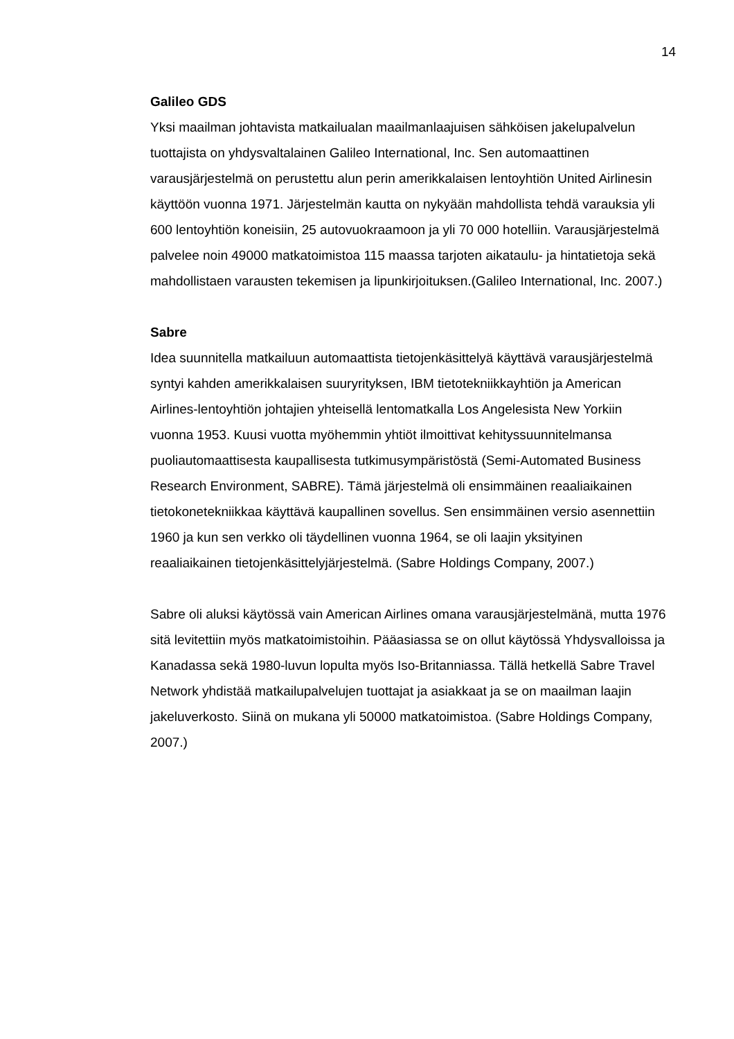14
Galileo GDS
Yksi maailman johtavista matkailualan maailmanlaajuisen sähköisen jakelupalvelun tuottajista on yhdysvaltalainen Galileo International, Inc. Sen automaattinen varausjärjestelmä on perustettu alun perin amerikkalaisen lentoyhtiön United Airlinesin käyttöön vuonna 1971. Järjestelmän kautta on nykyään mahdollista tehdä varauksia yli 600 lentoyhtiön koneisiin, 25 autovuokraamoon ja yli 70 000 hotelliin. Varausjärjestelmä palvelee noin 49000 matkatoimistoa 115 maassa tarjoten aikataulu- ja hintatietoja sekä mahdollistaen varausten tekemisen ja lipunkirjoituksen.(Galileo International, Inc. 2007.)
Sabre
Idea suunnitella matkailuun automaattista tietojenkäsittelyä käyttävä varausjärjestelmä syntyi kahden amerikkalaisen suuryrityksen, IBM tietotekniikkayhtiön ja American Airlines-lentoyhtiön johtajien yhteisellä lentomatkalla Los Angelesista New Yorkiin vuonna 1953. Kuusi vuotta myöhemmin yhtiöt ilmoittivat kehityssuunnitelmansa puoliautomaattisesta kaupallisesta tutkimusympäristöstä (Semi-Automated Business Research Environment, SABRE). Tämä järjestelmä oli ensimmäinen reaaliaikainen tietokonetekniikkaa käyttävä kaupallinen sovellus. Sen ensimmäinen versio asennettiin 1960 ja kun sen verkko oli täydellinen vuonna 1964, se oli laajin yksityinen reaaliaikainen tietojenkäsittelyjärjestelmä. (Sabre Holdings Company, 2007.)
Sabre oli aluksi käytössä vain American Airlines omana varausjärjestelmänä, mutta 1976 sitä levitettiin myös matkatoimistoihin. Pääasiassa se on ollut käytössä Yhdysvalloissa ja Kanadassa sekä 1980-luvun lopulta myös Iso-Britanniassa. Tällä hetkellä Sabre Travel Network yhdistää matkailupalvelujen tuottajat ja asiakkaat ja se on maailman laajin jakeluverkosto. Siinä on mukana yli 50000 matkatoimistoa. (Sabre Holdings Company, 2007.)